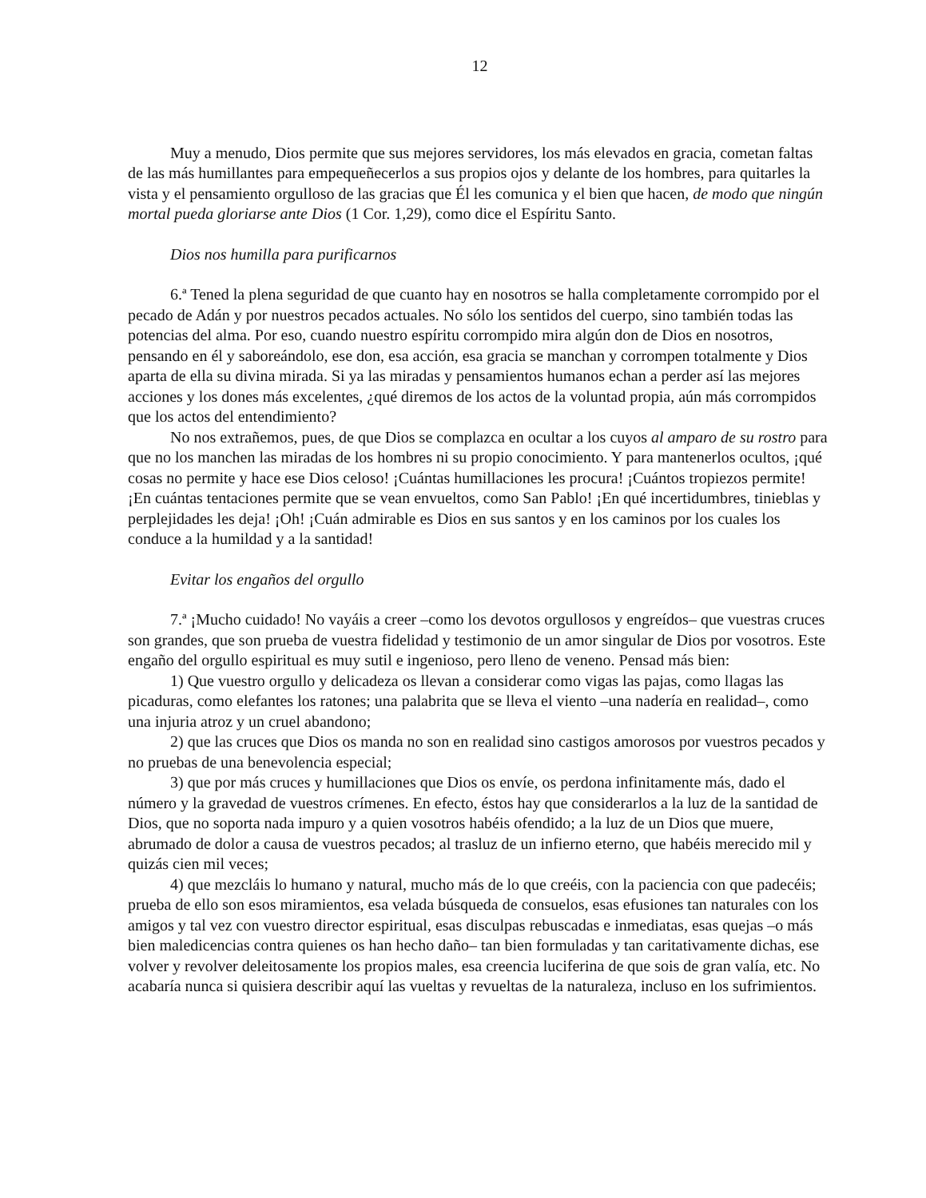12
Muy a menudo, Dios permite que sus mejores servidores, los más elevados en gracia, cometan faltas de las más humillantes para empequeñecerlos a sus propios ojos y delante de los hombres, para quitarles la vista y el pensamiento orgulloso de las gracias que Él les comunica y el bien que hacen, de modo que ningún mortal pueda gloriarse ante Dios (1 Cor. 1,29), como dice el Espíritu Santo.
Dios nos humilla para purificarnos
6.ª Tened la plena seguridad de que cuanto hay en nosotros se halla completamente corrompido por el pecado de Adán y por nuestros pecados actuales. No sólo los sentidos del cuerpo, sino también todas las potencias del alma. Por eso, cuando nuestro espíritu corrompido mira algún don de Dios en nosotros, pensando en él y saboreándolo, ese don, esa acción, esa gracia se manchan y corrompen totalmente y Dios aparta de ella su divina mirada. Si ya las miradas y pensamientos humanos echan a perder así las mejores acciones y los dones más excelentes, ¿qué diremos de los actos de la voluntad propia, aún más corrompidos que los actos del entendimiento?
No nos extrañemos, pues, de que Dios se complazca en ocultar a los cuyos al amparo de su rostro para que no los manchen las miradas de los hombres ni su propio conocimiento. Y para mantenerlos ocultos, ¡qué cosas no permite y hace ese Dios celoso! ¡Cuántas humillaciones les procura! ¡Cuántos tropiezos permite! ¡En cuántas tentaciones permite que se vean envueltos, como San Pablo! ¡En qué incertidumbres, tinieblas y perplejidades les deja! ¡Oh! ¡Cuán admirable es Dios en sus santos y en los caminos por los cuales los conduce a la humildad y a la santidad!
Evitar los engaños del orgullo
7.ª ¡Mucho cuidado! No vayáis a creer –como los devotos orgullosos y engreídos– que vuestras cruces son grandes, que son prueba de vuestra fidelidad y testimonio de un amor singular de Dios por vosotros. Este engaño del orgullo espiritual es muy sutil e ingenioso, pero lleno de veneno. Pensad más bien:
1) Que vuestro orgullo y delicadeza os llevan a considerar como vigas las pajas, como llagas las picaduras, como elefantes los ratones; una palabrita que se lleva el viento –una nadería en realidad–, como una injuria atroz y un cruel abandono;
2) que las cruces que Dios os manda no son en realidad sino castigos amorosos por vuestros pecados y no pruebas de una benevolencia especial;
3) que por más cruces y humillaciones que Dios os envíe, os perdona infinitamente más, dado el número y la gravedad de vuestros crímenes. En efecto, éstos hay que considerarlos a la luz de la santidad de Dios, que no soporta nada impuro y a quien vosotros habéis ofendido; a la luz de un Dios que muere, abrumado de dolor a causa de vuestros pecados; al trasluz de un infierno eterno, que habéis merecido mil y quizás cien mil veces;
4) que mezcláis lo humano y natural, mucho más de lo que creéis, con la paciencia con que padecéis; prueba de ello son esos miramientos, esa velada búsqueda de consuelos, esas efusiones tan naturales con los amigos y tal vez con vuestro director espiritual, esas disculpas rebuscadas e inmediatas, esas quejas –o más bien maledicencias contra quienes os han hecho daño– tan bien formuladas y tan caritativamente dichas, ese volver y revolver deleitosamente los propios males, esa creencia luciferina de que sois de gran valía, etc. No acabaría nunca si quisiera describir aquí las vueltas y revueltas de la naturaleza, incluso en los sufrimientos.